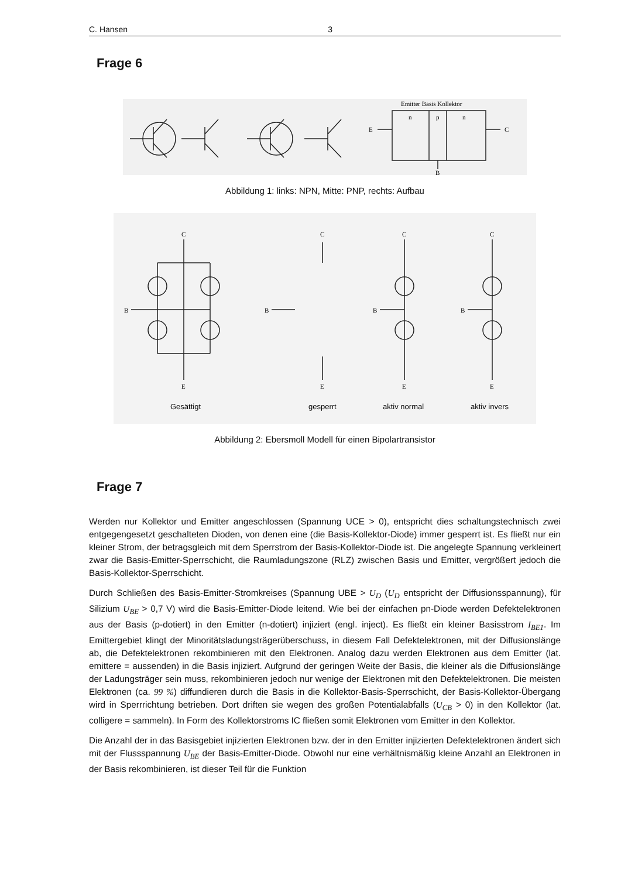C. Hansen 3
Frage 6
Emitter Basis Kollektor
n
p
n
E
C
B
Abbildung 1: links: NPN, Mitte: PNP, rechts: Aufbau
C
E
B
C
E
B
C
E
B
C
E
B
Gesättigt
gesperrt
aktiv normal
aktiv invers
Abbildung 2: Ebersmoll Modell für einen Bipolartransistor
Frage 7
Werden nur Kollektor und Emitter angeschlossen (Spannung UCE > 0), entspricht dies schaltungstechnisch zwei entgegengesetzt geschalteten Dioden, von denen eine (die Basis-Kollektor-Diode) immer gesperrt ist. Es fließt nur ein kleiner Strom, der betragsgleich mit dem Sperrstrom der Basis-Kollektor-Diode ist. Die angelegte Spannung verkleinert zwar die Basis-Emitter-Sperrschicht, die Raumladungszone (RLZ) zwischen Basis und Emitter, vergrößert jedoch die Basis-Kollektor-Sperrschicht.
Durch Schließen des Basis-Emitter-Stromkreises (Spannung UBE > U<sub>D</sub> (U<sub>D</sub> entspricht der Diffusionsspannung), für Silizium U<sub>BE</sub> > 0,7 V) wird die Basis-Emitter-Diode leitend. Wie bei der einfachen pn-Diode werden Defektelektronen aus der Basis (p-dotiert) in den Emitter (n-dotiert) injiziert (engl. inject). Es fließt ein kleiner Basisstrom I<sub>BE1</sub>. Im Emittergebiet klingt der Minoritätsladungsträgerüberschuss, in diesem Fall Defektelektronen, mit der Diffusionslänge ab, die Defektelektronen rekombinieren mit den Elektronen. Analog dazu werden Elektronen aus dem Emitter (lat. emittere = aussenden) in die Basis injiziert. Aufgrund der geringen Weite der Basis, die kleiner als die Diffusionslänge der Ladungsträger sein muss, rekombinieren jedoch nur wenige der Elektronen mit den Defektelektronen. Die meisten Elektronen (ca. 99 %) diffundieren durch die Basis in die Kollektor-Basis-Sperrschicht, der Basis-Kollektor-Übergang wird in Sperrrichtung betrieben. Dort driften sie wegen des großen Potentialabfalls (U<sub>CB</sub> > 0) in den Kollektor (lat. colligere = sammeln). In Form des Kollektorstroms IC fließen somit Elektronen vom Emitter in den Kollektor.
Die Anzahl der in das Basisgebiet injizierten Elektronen bzw. der in den Emitter injizierten Defektelektronen ändert sich mit der Flussspannung U<sub>BE</sub> der Basis-Emitter-Diode. Obwohl nur eine verhältnismäßig kleine Anzahl an Elektronen in der Basis rekombinieren, ist dieser Teil für die Funktion